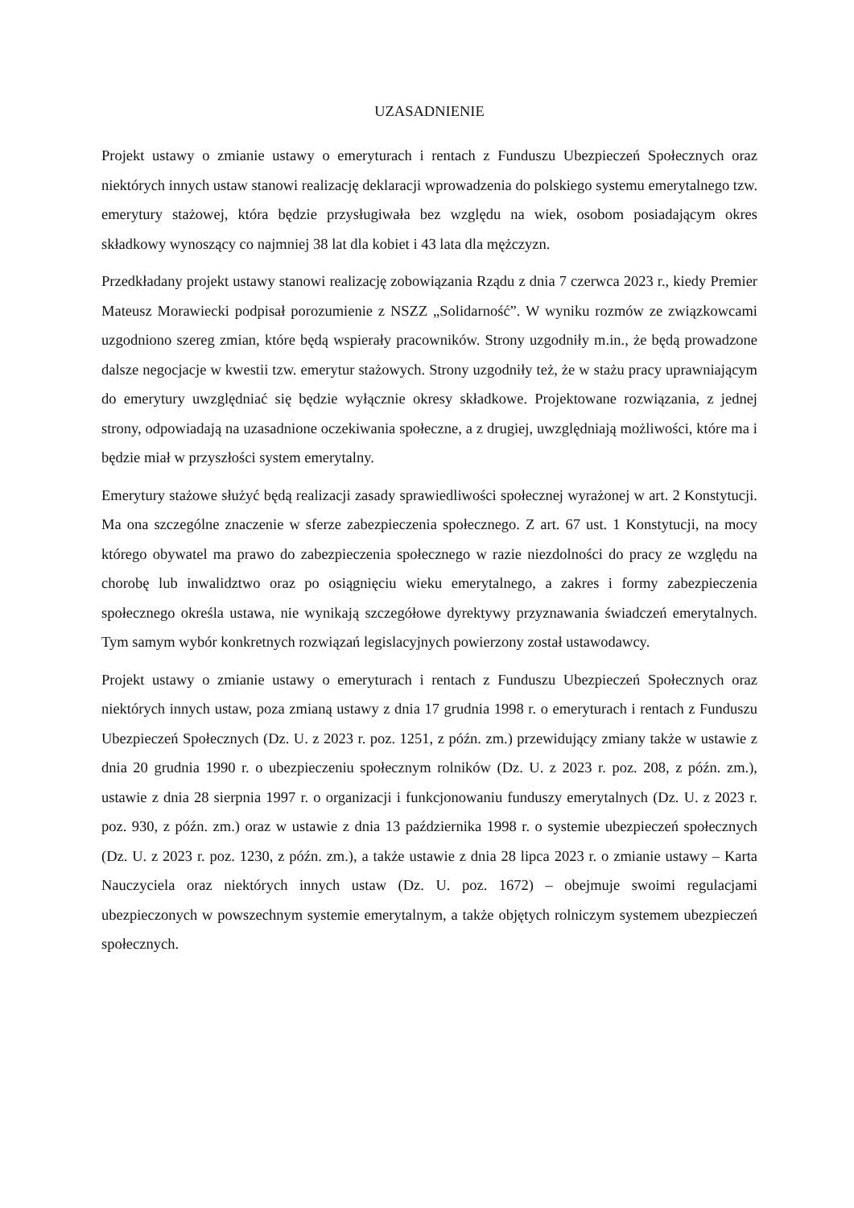UZASADNIENIE
Projekt ustawy o zmianie ustawy o emeryturach i rentach z Funduszu Ubezpieczeń Społecznych oraz niektórych innych ustaw stanowi realizację deklaracji wprowadzenia do polskiego systemu emerytalnego tzw. emerytury stażowej, która będzie przysługiwała bez względu na wiek, osobom posiadającym okres składkowy wynoszący co najmniej 38 lat dla kobiet i 43 lata dla mężczyzn.
Przedkładany projekt ustawy stanowi realizację zobowiązania Rządu z dnia 7 czerwca 2023 r., kiedy Premier Mateusz Morawiecki podpisał porozumienie z NSZZ „Solidarność”. W wyniku rozmów ze związkowcami uzgodniono szereg zmian, które będą wspierały pracowników. Strony uzgodniły m.in., że będą prowadzone dalsze negocjacje w kwestii tzw. emerytur stażowych. Strony uzgodniły też, że w stażu pracy uprawniającym do emerytury uwzględniać się będzie wyłącznie okresy składkowe. Projektowane rozwiązania, z jednej strony, odpowiadają na uzasadnione oczekiwania społeczne, a z drugiej, uwzględniają możliwości, które ma i będzie miał w przyszłości system emerytalny.
Emerytury stażowe służyć będą realizacji zasady sprawiedliwości społecznej wyrażonej w art. 2 Konstytucji. Ma ona szczególne znaczenie w sferze zabezpieczenia społecznego. Z art. 67 ust. 1 Konstytucji, na mocy którego obywatel ma prawo do zabezpieczenia społecznego w razie niezdolności do pracy ze względu na chorobę lub inwalidztwo oraz po osiągnięciu wieku emerytalnego, a zakres i formy zabezpieczenia społecznego określa ustawa, nie wynikają szczegółowe dyrektywy przyznawania świadczeń emerytalnych. Tym samym wybór konkretnych rozwiązań legislacyjnych powierzony został ustawodawcy.
Projekt ustawy o zmianie ustawy o emeryturach i rentach z Funduszu Ubezpieczeń Społecznych oraz niektórych innych ustaw, poza zmianą ustawy z dnia 17 grudnia 1998 r. o emeryturach i rentach z Funduszu Ubezpieczeń Społecznych (Dz. U. z 2023 r. poz. 1251, z późn. zm.) przewidujący zmiany także w ustawie z dnia 20 grudnia 1990 r. o ubezpieczeniu społecznym rolników (Dz. U. z 2023 r. poz. 208, z późn. zm.), ustawie z dnia 28 sierpnia 1997 r. o organizacji i funkcjonowaniu funduszy emerytalnych (Dz. U. z 2023 r. poz. 930, z późn. zm.) oraz w ustawie z dnia 13 października 1998 r. o systemie ubezpieczeń społecznych (Dz. U. z 2023 r. poz. 1230, z późn. zm.), a także ustawie z dnia 28 lipca 2023 r. o zmianie ustawy – Karta Nauczyciela oraz niektórych innych ustaw (Dz. U. poz. 1672) – obejmuje swoimi regulacjami ubezpieczonych w powszechnym systemie emerytalnym, a także objętych rolniczym systemem ubezpieczeń społecznych.